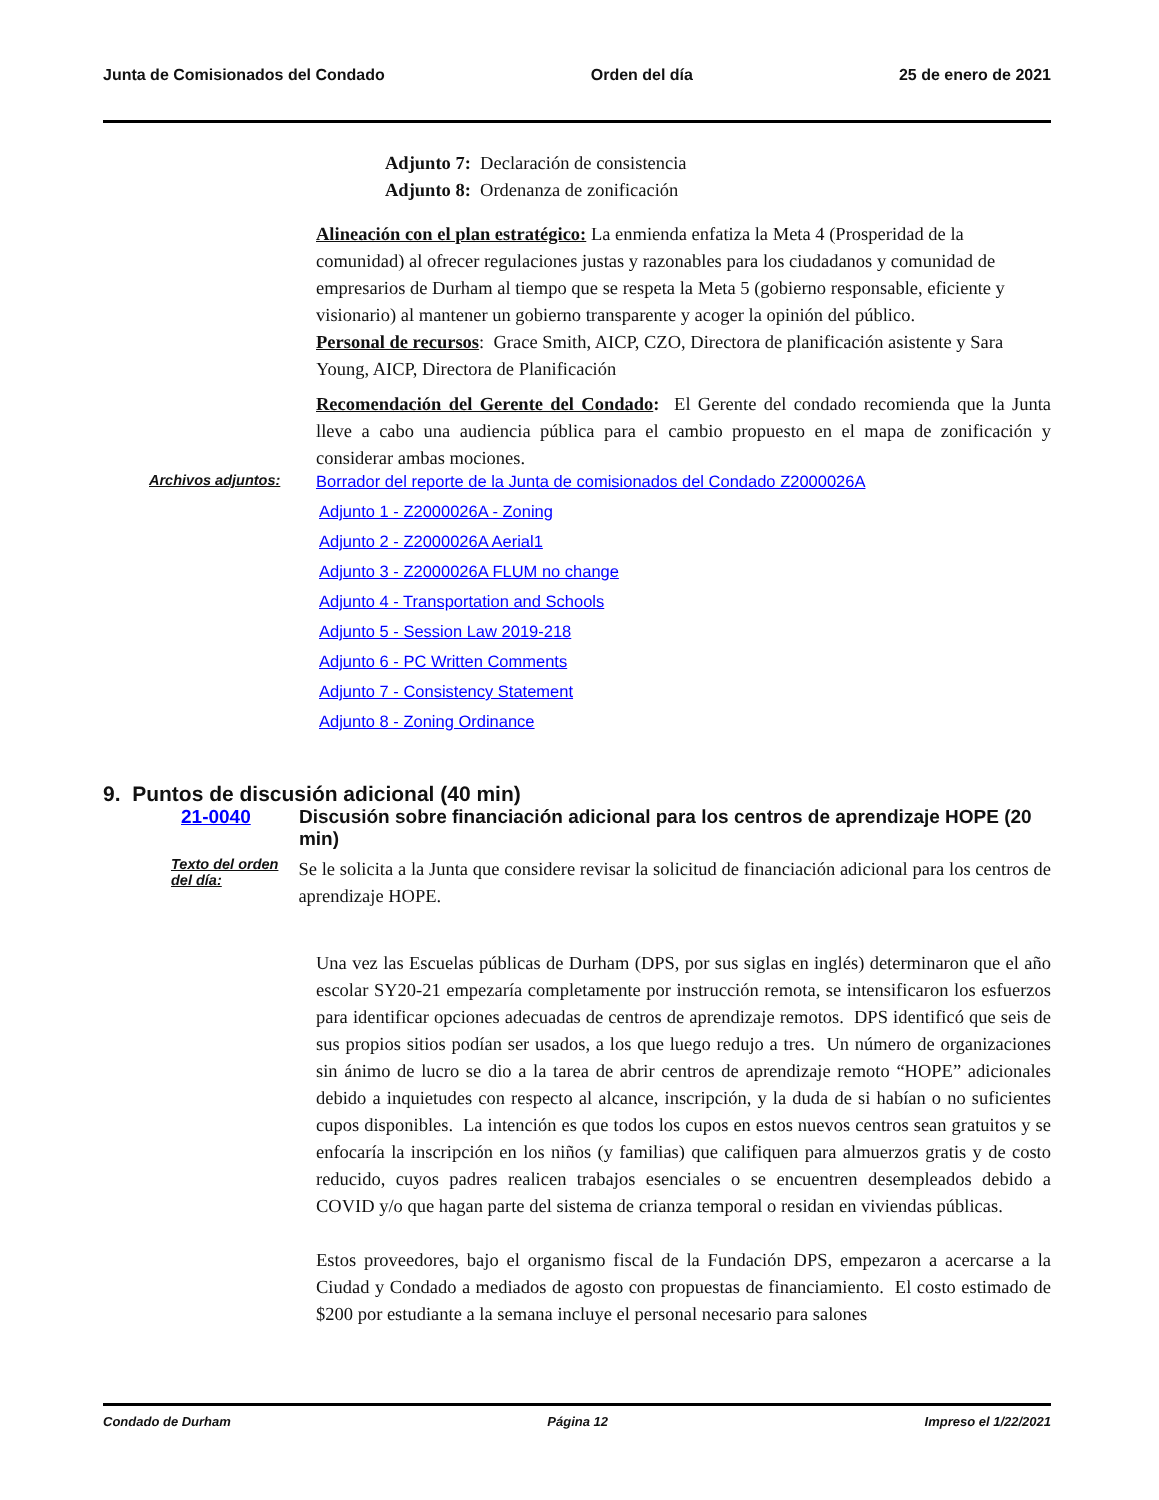Junta de Comisionados del Condado Orden del día 25 de enero de 2021
Adjunto 7: Declaración de consistencia
Adjunto 8: Ordenanza de zonificación
Alineación con el plan estratégico: La enmienda enfatiza la Meta 4 (Prosperidad de la comunidad) al ofrecer regulaciones justas y razonables para los ciudadanos y comunidad de empresarios de Durham al tiempo que se respeta la Meta 5 (gobierno responsable, eficiente y visionario) al mantener un gobierno transparente y acoger la opinión del público.
Personal de recursos: Grace Smith, AICP, CZO, Directora de planificación asistente y Sara Young, AICP, Directora de Planificación
Recomendación del Gerente del Condado: El Gerente del condado recomienda que la Junta lleve a cabo una audiencia pública para el cambio propuesto en el mapa de zonificación y considerar ambas mociones.
Archivos adjuntos: Borrador del reporte de la Junta de comisionados del Condado Z2000026A
Adjunto 1 - Z2000026A - Zoning
Adjunto 2 - Z2000026A Aerial1
Adjunto 3 - Z2000026A FLUM no change
Adjunto 4 - Transportation and Schools
Adjunto 5 - Session Law 2019-218
Adjunto 6 - PC Written Comments
Adjunto 7 - Consistency Statement
Adjunto 8 - Zoning Ordinance
9. Puntos de discusión adicional (40 min)
21-0040 Discusión sobre financiación adicional para los centros de aprendizaje HOPE (20 min)
Texto del orden del día:
Se le solicita a la Junta que considere revisar la solicitud de financiación adicional para los centros de aprendizaje HOPE.
Una vez las Escuelas públicas de Durham (DPS, por sus siglas en inglés) determinaron que el año escolar SY20-21 empezaría completamente por instrucción remota, se intensificaron los esfuerzos para identificar opciones adecuadas de centros de aprendizaje remotos. DPS identificó que seis de sus propios sitios podían ser usados, a los que luego redujo a tres. Un número de organizaciones sin ánimo de lucro se dio a la tarea de abrir centros de aprendizaje remoto “HOPE” adicionales debido a inquietudes con respecto al alcance, inscripción, y la duda de si habían o no suficientes cupos disponibles. La intención es que todos los cupos en estos nuevos centros sean gratuitos y se enfocaría la inscripción en los niños (y familias) que califiquen para almuerzos gratis y de costo reducido, cuyos padres realicen trabajos esenciales o se encuentren desempleados debido a COVID y/o que hagan parte del sistema de crianza temporal o residan en viviendas públicas.
Estos proveedores, bajo el organismo fiscal de la Fundación DPS, empezaron a acercarse a la Ciudad y Condado a mediados de agosto con propuestas de financiamiento. El costo estimado de $200 por estudiante a la semana incluye el personal necesario para salones
Condado de Durham Página 12 Impreso el 1/22/2021